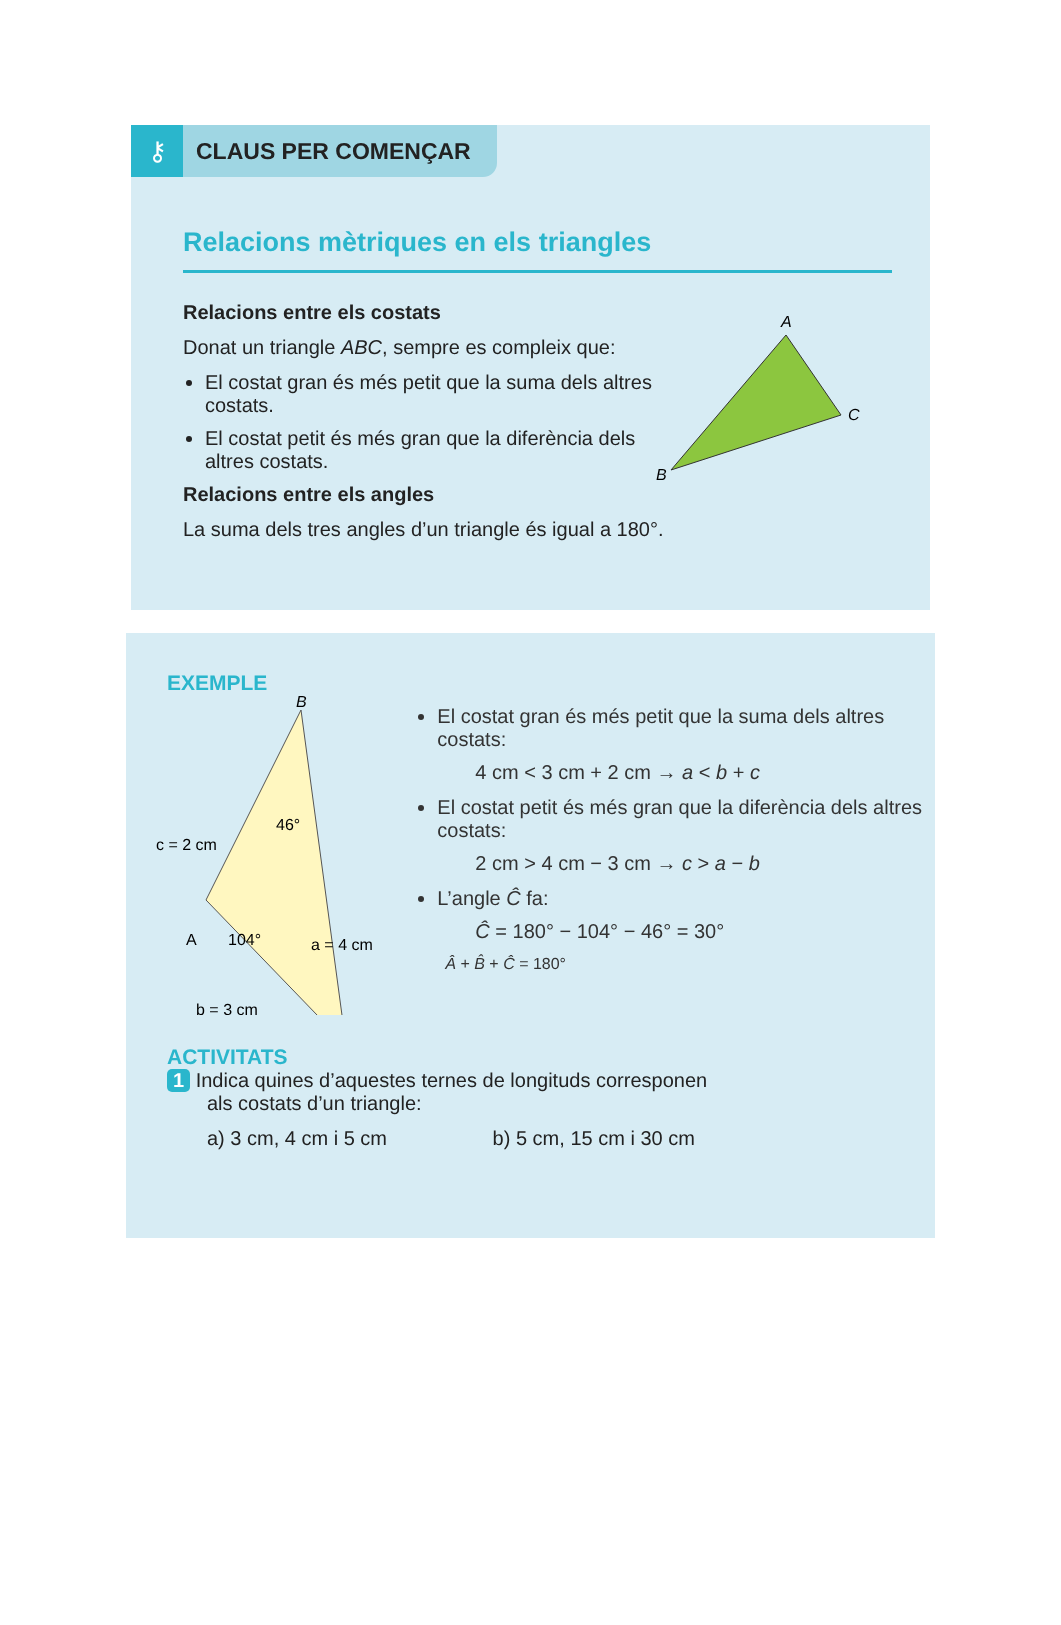⚷ CLAUS PER COMENÇAR
Relacions mètriques en els triangles
Relacions entre els costats
Donat un triangle ABC, sempre es compleix que:
El costat gran és més petit que la suma dels altres costats.
El costat petit és més gran que la diferència dels altres costats.
Relacions entre els angles
La suma dels tres angles d’un triangle és igual a 180°.
A
C
B
EXEMPLE
B
c = 2 cm
A
104°
46°
a = 4 cm
b = 3 cm
El costat gran és més petit que la suma dels altres costats:
4 cm < 3 cm + 2 cm → a < b + c
El costat petit és més gran que la diferència dels altres costats:
2 cm > 4 cm − 3 cm → c > a − b
L’angle Ĉ fa:
Ĉ = 180° − 104° − 46° = 30°
Â + B̂ + Ĉ = 180°
ACTIVITATS
1 Indica quines d’aquestes ternes de longituds corresponen
als costats d’un triangle:
a) 3 cm, 4 cm i 5 cm b) 5 cm, 15 cm i 30 cm